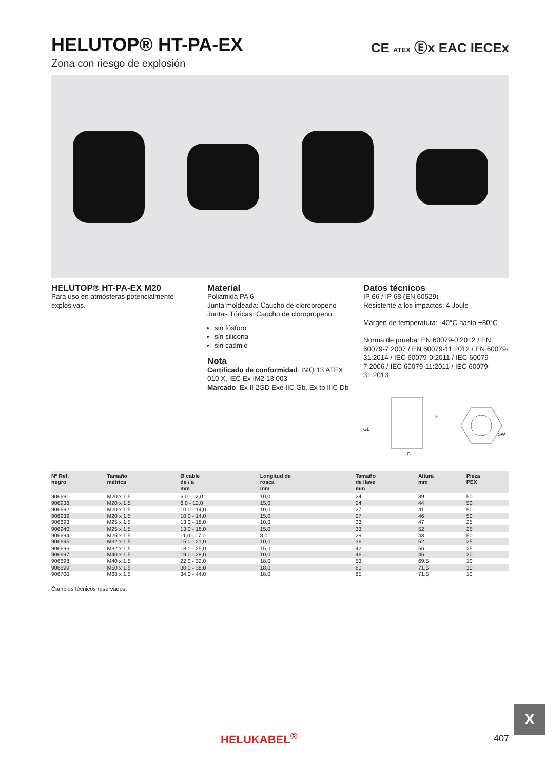HELUTOP® HT-PA-EX
Zona con riesgo de explosión
CE ATEX Ⓔx EAC IECEx
HELUTOP® HT-PA-EX M20
Para uso en atmósferas potencialmente explosivas.
Material
Poliamida PA 6
Junta moldeada: Caucho de cloropropeno
Juntas Tóricas: Caucho de cloropropeno
sin fósforo
sin silicona
sin cadmio
Nota
Certificado de conformidad: IMQ 13 ATEX 010 X, IEC Ex IM2 13.003
Marcado: Ex II 2GD Exe IIC Gb, Ex tb IIIC Db
Datos técnicos
IP 66 / IP 68 (EN 60529)
Resistente a los impactos: 4 Joule
Margen de temperatura: -40°C hasta +80°C
Norma de prueba: EN 60079-0:2012 / EN 60079-7:2007 / EN 60079-11:2012 / EN 60079-31:2014 / IEC 60079-0:2011 / IEC 60079-7:2006 / IEC 60079-11:2011 / IEC 60079-31:2013
GL
H
G
SW
| Nº Ref. negro | Tamaño métrica | Ø cable de / a mm | Longitud de rosca mm | Tamaño de llave mm | Altura mm | Pieza PEX | |
| --- | --- | --- | --- | --- | --- | --- | --- |
| 906691 | M20 x 1,5 | 6,0 - 12,0 | 10,0 | 24 | 39 | 50 | |
| 906938 | M20 x 1,5 | 6,0 - 12,0 | 15,0 | 24 | 44 | 50 | |
| 906692 | M20 x 1,5 | 10,0 - 14,0 | 10,0 | 27 | 41 | 50 | |
| 906939 | M20 x 1,5 | 10,0 - 14,0 | 15,0 | 27 | 46 | 50 | |
| 906693 | M25 x 1,5 | 13,0 - 18,0 | 10,0 | 33 | 47 | 25 | |
| 906940 | M25 x 1,5 | 13,0 - 18,0 | 15,0 | 33 | 52 | 25 | |
| 906694 | M25 x 1,5 | 11,0 - 17,0 | 8,0 | 29 | 43 | 50 | |
| 906695 | M32 x 1,5 | 15,0 - 21,0 | 10,0 | 36 | 52 | 25 | |
| 906696 | M32 x 1,5 | 18,0 - 25,0 | 15,0 | 42 | 56 | 25 | |
| 906697 | M40 x 1,5 | 19,0 - 28,0 | 10,0 | 46 | 46 | 20 | |
| 906698 | M40 x 1,5 | 22,0 - 32,0 | 18,0 | 53 | 69,5 | 10 | |
| 906699 | M50 x 1,5 | 30,0 - 38,0 | 18,0 | 60 | 71,5 | 10 | |
| 906700 | M63 x 1,5 | 34,0 - 44,0 | 18,0 | 65 | 71,5 | 10 | |
Cambios técnicos reservados.
X
HELUKABEL<sup>®</sup> 407